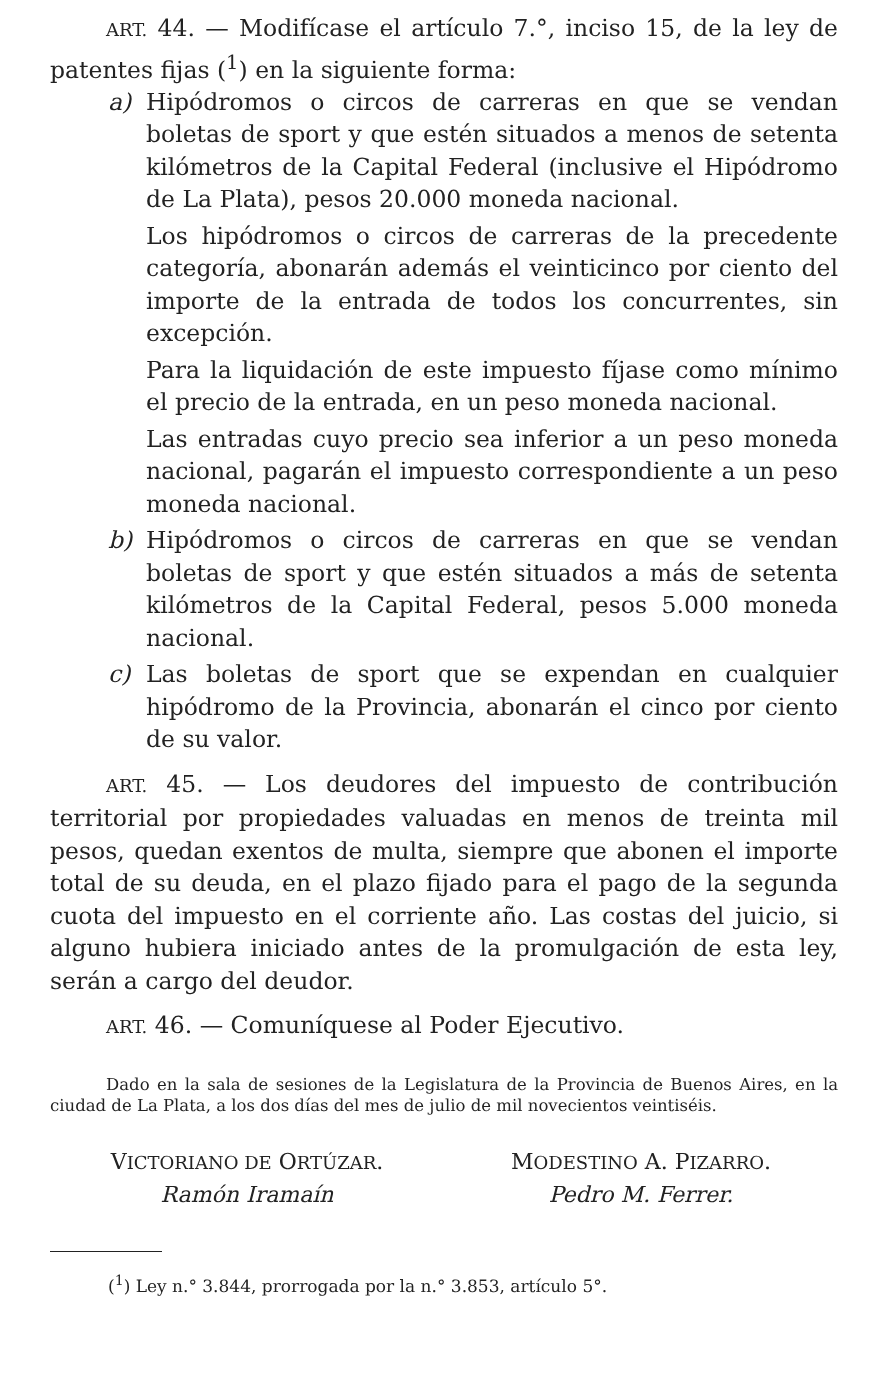ART. 44. — Modifícase el artículo 7.°, inciso 15, de la ley de patentes fijas (<sup>1</sup>) en la siguiente forma:
a) Hipódromos o circos de carreras en que se vendan boletas de sport y que estén situados a menos de setenta kilómetros de la Capital Federal (inclusive el Hipódromo de La Plata), pesos 20.000 moneda nacional.
Los hipódromos o circos de carreras de la precedente categoría, abonarán además el veinticinco por ciento del importe de la entrada de todos los concurrentes, sin excepción.
Para la liquidación de este impuesto fíjase como mínimo el precio de la entrada, en un peso moneda nacional.
Las entradas cuyo precio sea inferior a un peso moneda nacional, pagarán el impuesto correspondiente a un peso moneda nacional.
b) Hipódromos o circos de carreras en que se vendan boletas de sport y que estén situados a más de setenta kilómetros de la Capital Federal, pesos 5.000 moneda nacional.
c) Las boletas de sport que se expendan en cualquier hipódromo de la Provincia, abonarán el cinco por ciento de su valor.
ART. 45. — Los deudores del impuesto de contribución territorial por propiedades valuadas en menos de treinta mil pesos, quedan exentos de multa, siempre que abonen el importe total de su deuda, en el plazo fijado para el pago de la segunda cuota del impuesto en el corriente año. Las costas del juicio, si alguno hubiera iniciado antes de la promulgación de esta ley, serán a cargo del deudor.
ART. 46. — Comuníquese al Poder Ejecutivo.
Dado en la sala de sesiones de la Legislatura de la Provincia de Buenos Aires, en la ciudad de La Plata, a los dos días del mes de julio de mil novecientos veintiséis.
VICTORIANO DE ORTÚZAR.
Ramón Iramaín
MODESTINO A. PIZARRO.
Pedro M. Ferrer.
(<sup>1</sup>) Ley n.° 3.844, prorrogada por la n.° 3.853, artículo 5°.